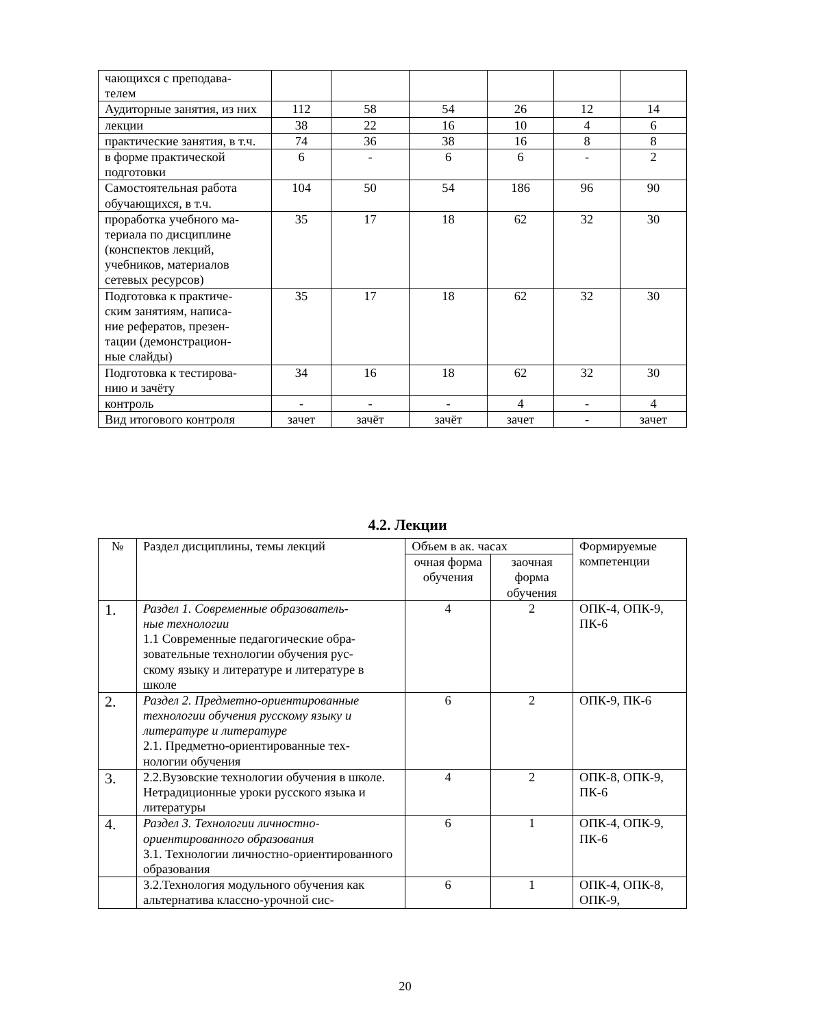| чающихся с преподава- телем | | | | | | |
| Аудиторные занятия, из них | 112 | 58 | 54 | 26 | 12 | 14 |
| лекции | 38 | 22 | 16 | 10 | 4 | 6 |
| практические занятия, в т.ч. | 74 | 36 | 38 | 16 | 8 | 8 |
| в форме практической подготовки | 6 | - | 6 | 6 | - | 2 |
| Самостоятельная работа обучающихся, в т.ч. | 104 | 50 | 54 | 186 | 96 | 90 |
| проработка учебного ма- териала по дисциплине (конспектов лекций, учебников, материалов сетевых ресурсов) | 35 | 17 | 18 | 62 | 32 | 30 |
| Подготовка к практиче- ским занятиям, написа- ние рефератов, презен- тации (демонстрацион- ные слайды) | 35 | 17 | 18 | 62 | 32 | 30 |
| Подготовка к тестирова- нию и зачёту | 34 | 16 | 18 | 62 | 32 | 30 |
| контроль | - | - | - | 4 | - | 4 |
| Вид итогового контроля | зачет | зачёт | зачёт | зачет | - | зачет |
4.2. Лекции
| № | Раздел дисциплины, темы лекций | Объем в ак. часах | | Формируемые компетенции |
| --- | --- | --- | --- | --- |
| | | очная форма обучения | заочная форма обучения | |
| 1. | Раздел 1. Современные образователь- ные технологии 1.1 Современные педагогические обра- зовательные технологии обучения рус- скому языку и литературе и литературе в школе | 4 | 2 | ОПК-4, ОПК-9, ПК-6 |
| 2. | Раздел 2. Предметно-ориентированные технологии обучения русскому языку и литературе и литературе 2.1. Предметно-ориентированные тех- нологии обучения | 6 | 2 | ОПК-9, ПК-6 |
| 3. | 2.2.Вузовские технологии обучения в школе. Нетрадиционные уроки русского языка и литературы | 4 | 2 | ОПК-8, ОПК-9, ПК-6 |
| 4. | Раздел 3. Технологии личностно-ориентированного образования 3.1. Технологии личностно-ориентированного образования | 6 | 1 | ОПК-4, ОПК-9, ПК-6 |
| | 3.2.Технология модульного обучения как альтернатива классно-урочной сис- | 6 | 1 | ОПК-4, ОПК-8, ОПК-9, |
20